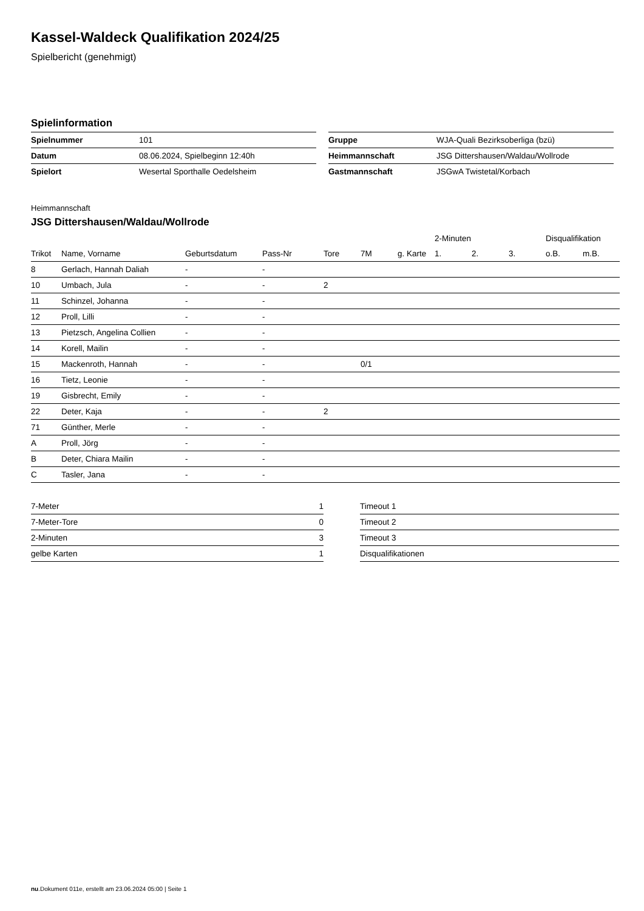Kassel-Waldeck Qualifikation 2024/25
Spielbericht (genehmigt)
Spielinformation
| Spielnummer | 101 |
| Datum | 08.06.2024, Spielbeginn 12:40h |
| Spielort | Wesertal Sporthalle Oedelsheim |
| Gruppe | WJA-Quali Bezirksoberliga (bzü) |
| Heimmannschaft | JSG Dittershausen/Waldau/Wollrode |
| Gastmannschaft | JSGwA Twistetal/Korbach |
Heimmannschaft
JSG Dittershausen/Waldau/Wollrode
| | | | | | | | 2-Minuten | | | Disqualifikation | |
| --- | --- | --- | --- | --- | --- | --- | --- | --- | --- | --- | --- |
| Trikot | Name, Vorname | Geburtsdatum | Pass-Nr | Tore | 7M | g. Karte | 1. | 2. | 3. | o.B. | m.B. |
| 8 | Gerlach, Hannah Daliah | - | - | | | | | | | | |
| 10 | Umbach, Jula | - | - | 2 | | | | | | | |
| 11 | Schinzel, Johanna | - | - | | | | | | | | |
| 12 | Proll, Lilli | - | - | | | | | | | | |
| 13 | Pietzsch, Angelina Collien | - | - | | | | | | | | |
| 14 | Korell, Mailin | - | - | | | | | | | | |
| 15 | Mackenroth, Hannah | - | - | | 0/1 | | | | | | |
| 16 | Tietz, Leonie | - | - | | | | | | | | |
| 19 | Gisbrecht, Emily | - | - | | | | | | | | |
| 22 | Deter, Kaja | - | - | 2 | | | | | | | |
| 71 | Günther, Merle | - | - | | | | | | | | |
| A | Proll, Jörg | - | - | | | | | | | | |
| B | Deter, Chiara Mailin | - | - | | | | | | | | |
| C | Tasler, Jana | - | - | | | | | | | | |
| 7-Meter | 1 |
| 7-Meter-Tore | 0 |
| 2-Minuten | 3 |
| gelbe Karten | 1 |
| Timeout 1 |
| Timeout 2 |
| Timeout 3 |
| Disqualifikationen |
nu.Dokument 011e, erstellt am 23.06.2024 05:00 | Seite 1